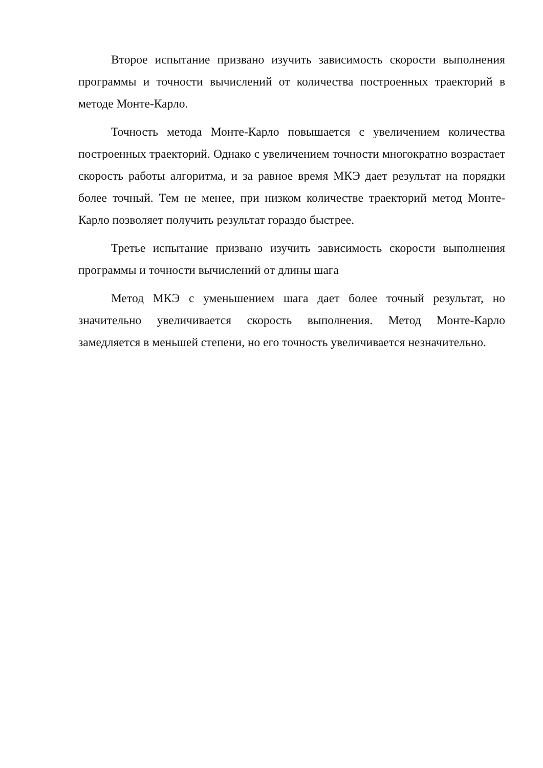Второе испытание призвано изучить зависимость скорости выполнения программы и точности вычислений от количества построенных траекторий в методе Монте-Карло.
Точность метода Монте-Карло повышается с увеличением количества построенных траекторий. Однако с увеличением точности многократно возрастает скорость работы алгоритма, и за равное время МКЭ дает результат на порядки более точный. Тем не менее, при низком количестве траекторий метод Монте-Карло позволяет получить результат гораздо быстрее.
Третье испытание призвано изучить зависимость скорости выполнения программы и точности вычислений от длины шага
Метод МКЭ с уменьшением шага дает более точный результат, но значительно увеличивается скорость выполнения. Метод Монте-Карло замедляется в меньшей степени, но его точность увеличивается незначительно.